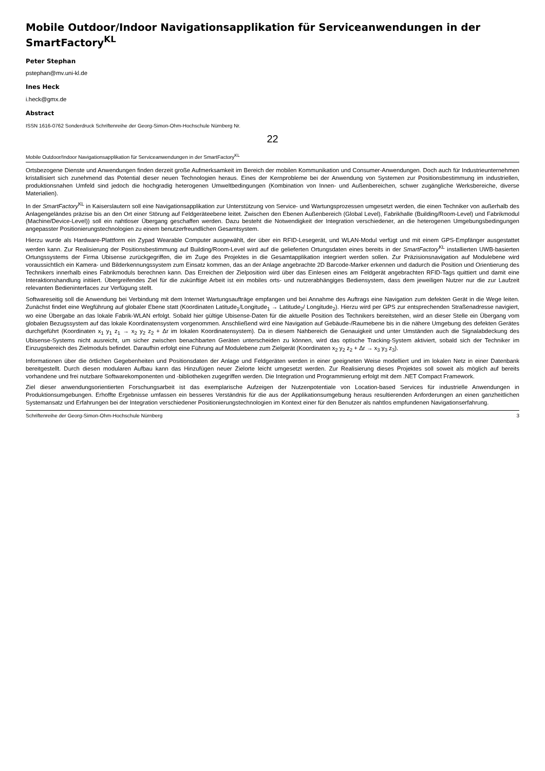Mobile Outdoor/Indoor Navigationsapplikation für Serviceanwendungen in der SmartFactory<sup>KL</sup>
Peter Stephan
pstephan@mv.uni-kl.de
Ines Heck
i.heck@gmx.de
Abstract
ISSN 1616-0762 Sonderdruck Schriftenreihe der Georg-Simon-Ohm-Hochschule Nürnberg Nr.
22
Mobile Outdoor/Indoor Navigationsapplikation für Serviceanwendungen in der SmartFactory<sup>KL</sup>
Ortsbezogene Dienste und Anwendungen finden derzeit große Aufmerksamkeit im Bereich der mobilen Kommunikation und Consumer-Anwendungen. Doch auch für Industrieunternehmen kristallisiert sich zunehmend das Potential dieser neuen Technologien heraus. Eines der Kernprobleme bei der Anwendung von Systemen zur Positionsbestimmung im industriellen, produktionsnahen Umfeld sind jedoch die hochgradig heterogenen Umweltbedingungen (Kombination von Innen- und Außenbereichen, schwer zugängliche Werksbereiche, diverse Materialien).
In der SmartFactory<sup>KL</sup> in Kaiserslautern soll eine Navigationsapplikation zur Unterstützung von Service- und Wartungsprozessen umgesetzt werden, die einen Techniker von außerhalb des Anlagengeländes präzise bis an den Ort einer Störung auf Feldgeräteebene leitet. Zwischen den Ebenen Außenbereich (Global Level), Fabrikhalle (Building/Room-Level) und Fabrikmodul (Machine/Device-Level)) soll ein nahtloser Übergang geschaffen werden. Dazu besteht die Notwendigkeit der Integration verschiedener, an die heterogenen Umgebungsbedingungen angepasster Positionierungstechnologien zu einem benutzerfreundlichen Gesamtsystem.
Hierzu wurde als Hardware-Plattform ein Zypad Wearable Computer ausgewählt, der über ein RFID-Lesegerät, und WLAN-Modul verfügt und mit einem GPS-Empfänger ausgestattet werden kann. Zur Realisierung der Positionsbestimmung auf Building/Room-Level wird auf die gelieferten Ortungsdaten eines bereits in der SmartFactory<sup>KL</sup> installierten UWB-basierten Ortungssystems der Firma Ubisense zurückgegriffen, die im Zuge des Projektes in die Gesamtapplikation integriert werden sollen. Zur Präzisionsnavigation auf Modulebene wird voraussichtlich ein Kamera- und Bilderkennungssystem zum Einsatz kommen, das an der Anlage angebrachte 2D Barcode-Marker erkennen und dadurch die Position und Orientierung des Technikers innerhalb eines Fabrikmoduls berechnen kann. Das Erreichen der Zielposition wird über das Einlesen eines am Feldgerät angebrachten RFID-Tags quittiert und damit eine Interaktionshandlung initiiert. Übergreifendes Ziel für die zukünftige Arbeit ist ein mobiles orts- und nutzerabhängiges Bediensystem, dass dem jeweiligen Nutzer nur die zur Laufzeit relevanten Bedieninterfaces zur Verfügung stellt.
Softwareseitig soll die Anwendung bei Verbindung mit dem Internet Wartungsaufträge empfangen und bei Annahme des Auftrags eine Navigation zum defekten Gerät in die Wege leiten. Zunächst findet eine Wegführung auf globaler Ebene statt (Koordinaten Latitude<sub>1</sub>/Longitude<sub>1</sub> → Latitude<sub>2</sub>/ Longitude<sub>2</sub>). Hierzu wird per GPS zur entsprechenden Straßenadresse navigiert, wo eine Übergabe an das lokale Fabrik-WLAN erfolgt. Sobald hier gültige Ubisense-Daten für die aktuelle Position des Technikers bereitstehen, wird an dieser Stelle ein Übergang vom globalen Bezugssystem auf das lokale Koordinatensystem vorgenommen. Anschließend wird eine Navigation auf Gebäude-/Raumebene bis in die nähere Umgebung des defekten Gerätes durchgeführt (Koordinaten x<sub>1</sub> y<sub>1</sub> z<sub>1</sub> → x<sub>2</sub> y<sub>2</sub> z<sub>2</sub> + Δr im lokalen Koordinatensystem). Da in diesem Nahbereich die Genauigkeit und unter Umständen auch die Signalabdeckung des Ubisense-Systems nicht ausreicht, um sicher zwischen benachbarten Geräten unterscheiden zu können, wird das optische Tracking-System aktiviert, sobald sich der Techniker im Einzugsbereich des Zielmoduls befindet. Daraufhin erfolgt eine Führung auf Modulebene zum Zielgerät (Koordinaten x<sub>2</sub> y<sub>2</sub> z<sub>2</sub> + Δr → x<sub>3</sub> y<sub>3</sub> z<sub>3</sub>).
Informationen über die örtlichen Gegebenheiten und Positionsdaten der Anlage und Feldgeräten werden in einer geeigneten Weise modelliert und im lokalen Netz in einer Datenbank bereitgestellt. Durch diesen modularen Aufbau kann das Hinzufügen neuer Zielorte leicht umgesetzt werden. Zur Realisierung dieses Projektes soll soweit als möglich auf bereits vorhandene und frei nutzbare Softwarekomponenten und -bibliotheken zugegriffen werden. Die Integration und Programmierung erfolgt mit dem .NET Compact Framework.
Ziel dieser anwendungsorientierten Forschungsarbeit ist das exemplarische Aufzeigen der Nutzenpotentiale von Location-based Services für industrielle Anwendungen in Produktionsumgebungen. Erhoffte Ergebnisse umfassen ein besseres Verständnis für die aus der Applikationsumgebung heraus resultierenden Anforderungen an einen ganzheitlichen Systemansatz und Erfahrungen bei der Integration verschiedener Positionierungstechnologien im Kontext einer für den Benutzer als nahtlos empfundenen Navigationserfahrung.
Schriftenreihe der Georg-Simon-Ohm-Hochschule Nürnberg 3